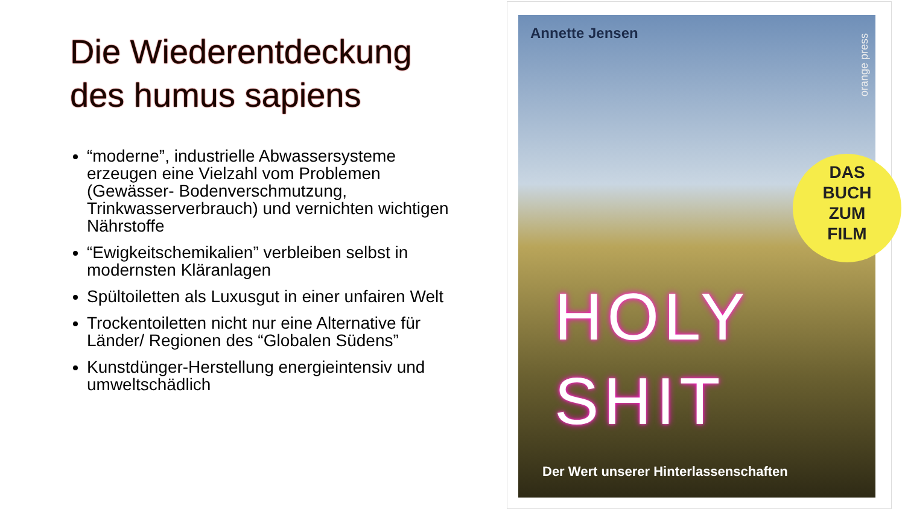Die Wiederentdeckung des humus sapiens
“moderne”, industrielle Abwassersysteme erzeugen eine Vielzahl vom Problemen (Gewässer- Bodenverschmutzung, Trinkwasserverbrauch) und vernichten wichtigen Nährstoffe
“Ewigkeitschemikalien” verbleiben selbst in modernsten Kläranlagen
Spültoiletten als Luxusgut in einer unfairen Welt
Trockentoiletten nicht nur eine Alternative für Länder/ Regionen des “Globalen Südens”
Kunstdünger-Herstellung energieintensiv und umweltschädlich
Annette Jensen
orange press
DAS
BUCH
ZUM
FILM
HOLY
SHIT
Der Wert unserer Hinterlassenschaften